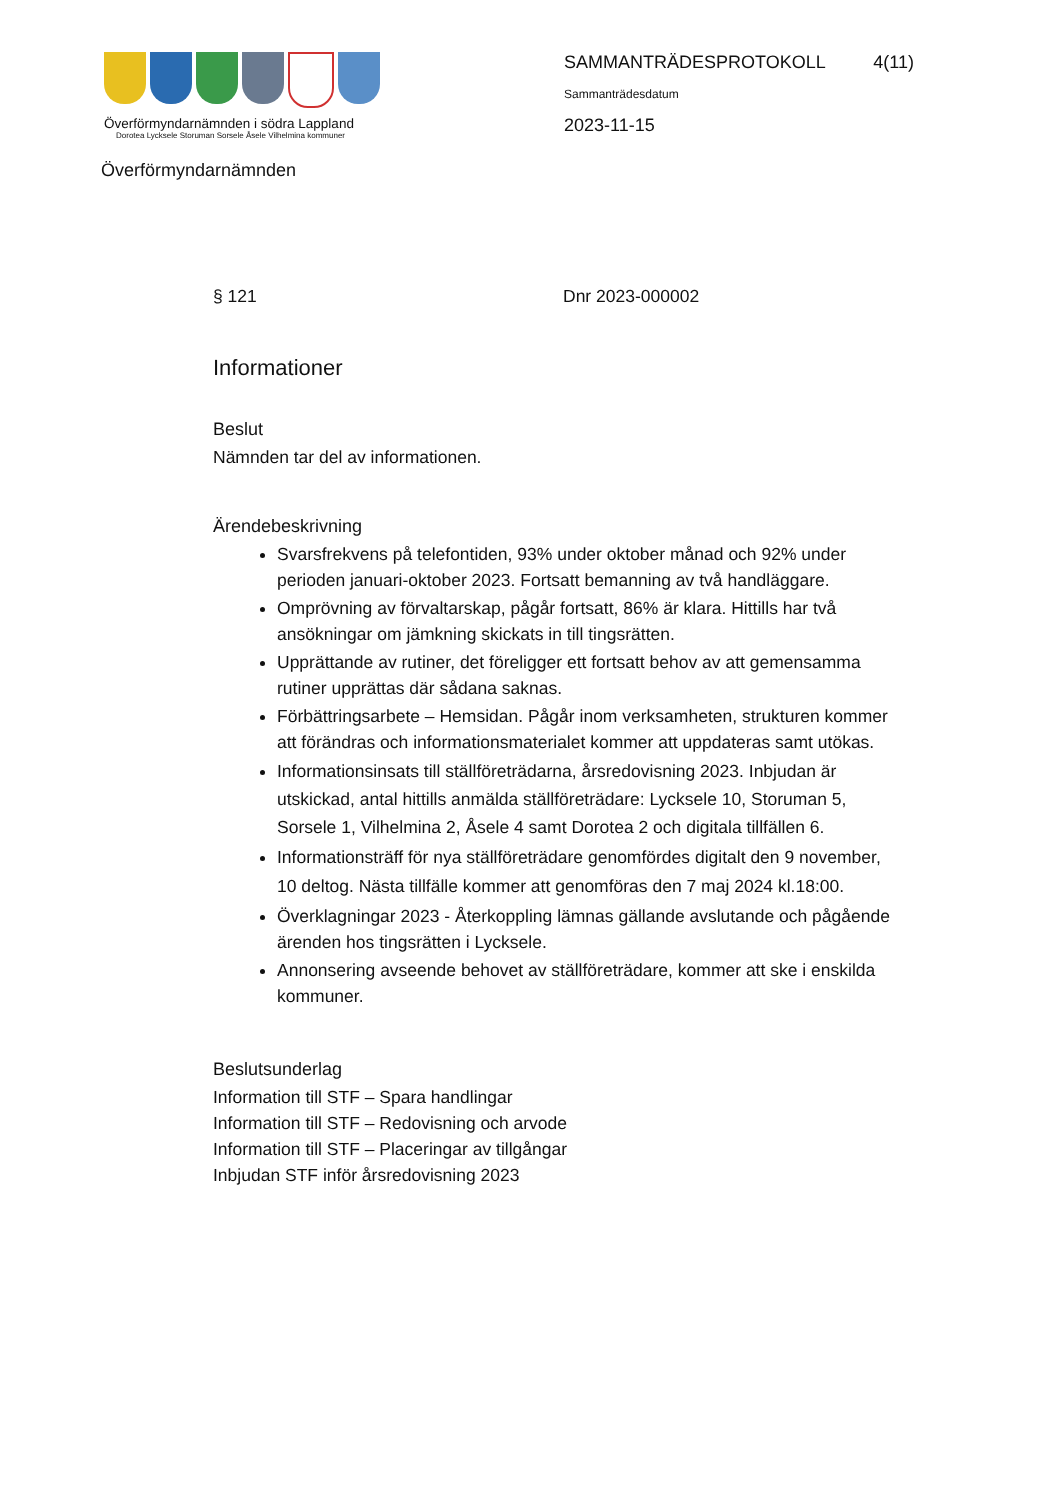Överförmyndarnämnden i södra Lappland
Dorotea Lycksele Storuman Sorsele Åsele Vilhelmina kommuner
SAMMANTRÄDESPROTOKOLL 4(11)
Sammanträdesdatum
2023-11-15
Överförmyndarnämnden
§ 121 Dnr 2023-000002
Informationer
Beslut
Nämnden tar del av informationen.
Ärendebeskrivning
Svarsfrekvens på telefontiden, 93% under oktober månad och 92% under perioden januari-oktober 2023. Fortsatt bemanning av två handläggare.
Omprövning av förvaltarskap, pågår fortsatt, 86% är klara. Hittills har två ansökningar om jämkning skickats in till tingsrätten.
Upprättande av rutiner, det föreligger ett fortsatt behov av att gemensamma rutiner upprättas där sådana saknas.
Förbättringsarbete – Hemsidan. Pågår inom verksamheten, strukturen kommer att förändras och informationsmaterialet kommer att uppdateras samt utökas.
Informationsinsats till ställföreträdarna, årsredovisning 2023. Inbjudan är utskickad, antal hittills anmälda ställföreträdare: Lycksele 10, Storuman 5, Sorsele 1, Vilhelmina 2, Åsele 4 samt Dorotea 2 och digitala tillfällen 6.
Informationsträff för nya ställföreträdare genomfördes digitalt den 9 november, 10 deltog. Nästa tillfälle kommer att genomföras den 7 maj 2024 kl.18:00.
Överklagningar 2023 - Återkoppling lämnas gällande avslutande och pågående ärenden hos tingsrätten i Lycksele.
Annonsering avseende behovet av ställföreträdare, kommer att ske i enskilda kommuner.
Beslutsunderlag
Information till STF – Spara handlingar
Information till STF – Redovisning och arvode
Information till STF – Placeringar av tillgångar
Inbjudan STF inför årsredovisning 2023